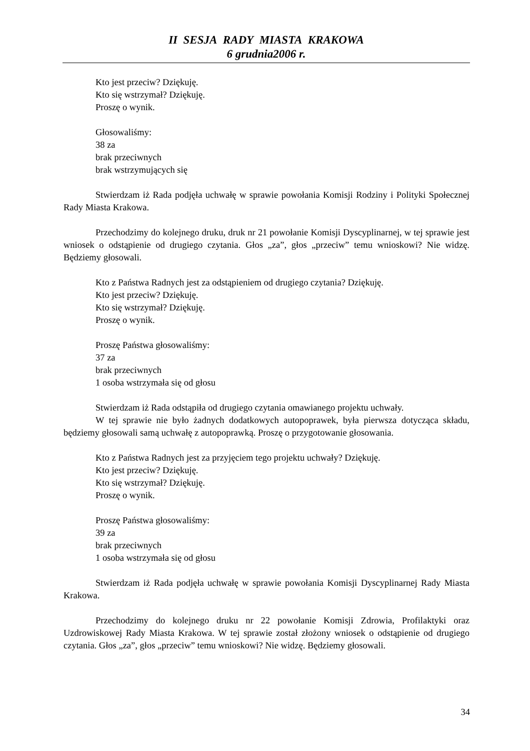II SESJA RADY MIASTA KRAKOWA
6 grudnia2006 r.
Kto jest przeciw? Dziękuję.
Kto się wstrzymał? Dziękuję.
Proszę o wynik.
Głosowaliśmy:
38 za
brak przeciwnych
brak wstrzymujących się
Stwierdzam iż Rada podjęła uchwałę w sprawie powołania Komisji Rodziny i Polityki Społecznej Rady Miasta Krakowa.
Przechodzimy do kolejnego druku, druk nr 21 powołanie Komisji Dyscyplinarnej, w tej sprawie jest wniosek o odstąpienie od drugiego czytania. Głos „za”, głos „przeciw” temu wnioskowi? Nie widzę. Będziemy głosowali.
Kto z Państwa Radnych jest za odstąpieniem od drugiego czytania? Dziękuję.
Kto jest przeciw? Dziękuję.
Kto się wstrzymał? Dziękuję.
Proszę o wynik.
Proszę Państwa głosowaliśmy:
37 za
brak przeciwnych
1 osoba wstrzymała się od głosu
Stwierdzam iż Rada odstąpiła od drugiego czytania omawianego projektu uchwały.
W tej sprawie nie było żadnych dodatkowych autopoprawek, była pierwsza dotycząca składu, będziemy głosowali samą uchwałę z autopoprawką. Proszę o przygotowanie głosowania.
Kto z Państwa Radnych jest za przyjęciem tego projektu uchwały? Dziękuję.
Kto jest przeciw? Dziękuję.
Kto się wstrzymał? Dziękuję.
Proszę o wynik.
Proszę Państwa głosowaliśmy:
39 za
brak przeciwnych
1 osoba wstrzymała się od głosu
Stwierdzam iż Rada podjęła uchwałę w sprawie powołania Komisji Dyscyplinarnej Rady Miasta Krakowa.
Przechodzimy do kolejnego druku nr 22 powołanie Komisji Zdrowia, Profilaktyki oraz Uzdrowiskowej Rady Miasta Krakowa. W tej sprawie został złożony wniosek o odstąpienie od drugiego czytania. Głos „za”, głos „przeciw” temu wnioskowi? Nie widzę. Będziemy głosowali.
34